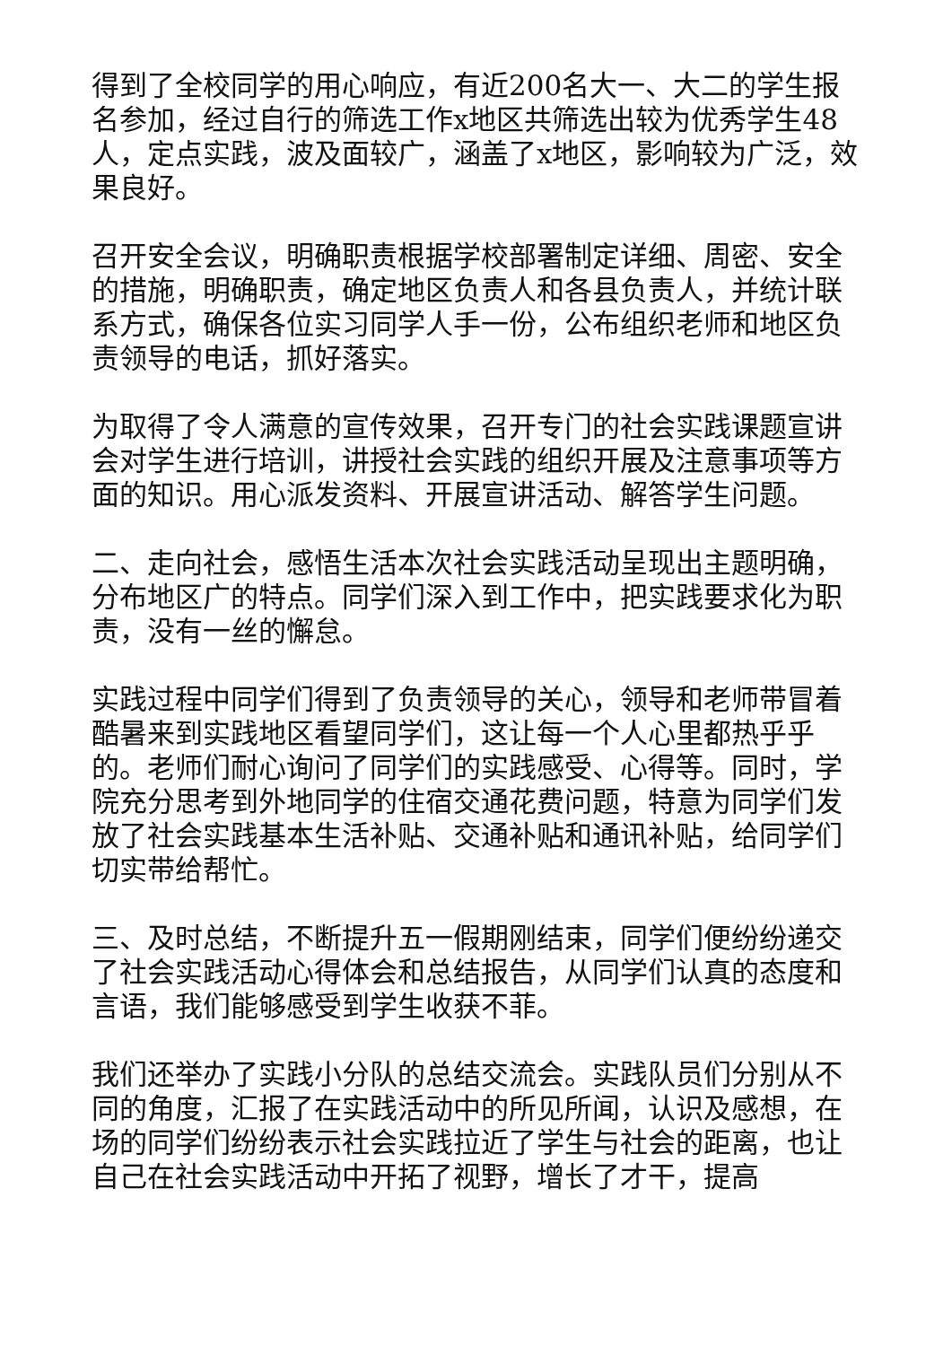得到了全校同学的用心响应，有近200名大一、大二的学生报名参加，经过自行的筛选工作x地区共筛选出较为优秀学生48人，定点实践，波及面较广，涵盖了x地区，影响较为广泛，效果良好。
召开安全会议，明确职责根据学校部署制定详细、周密、安全的措施，明确职责，确定地区负责人和各县负责人，并统计联系方式，确保各位实习同学人手一份，公布组织老师和地区负责领导的电话，抓好落实。
为取得了令人满意的宣传效果，召开专门的社会实践课题宣讲会对学生进行培训，讲授社会实践的组织开展及注意事项等方面的知识。用心派发资料、开展宣讲活动、解答学生问题。
二、走向社会，感悟生活本次社会实践活动呈现出主题明确，分布地区广的特点。同学们深入到工作中，把实践要求化为职责，没有一丝的懈怠。
实践过程中同学们得到了负责领导的关心，领导和老师带冒着酷暑来到实践地区看望同学们，这让每一个人心里都热乎乎的。老师们耐心询问了同学们的实践感受、心得等。同时，学院充分思考到外地同学的住宿交通花费问题，特意为同学们发放了社会实践基本生活补贴、交通补贴和通讯补贴，给同学们切实带给帮忙。
三、及时总结，不断提升五一假期刚结束，同学们便纷纷递交了社会实践活动心得体会和总结报告，从同学们认真的态度和言语，我们能够感受到学生收获不菲。
我们还举办了实践小分队的总结交流会。实践队员们分别从不同的角度，汇报了在实践活动中的所见所闻，认识及感想，在场的同学们纷纷表示社会实践拉近了学生与社会的距离，也让自己在社会实践活动中开拓了视野，增长了才干，提高